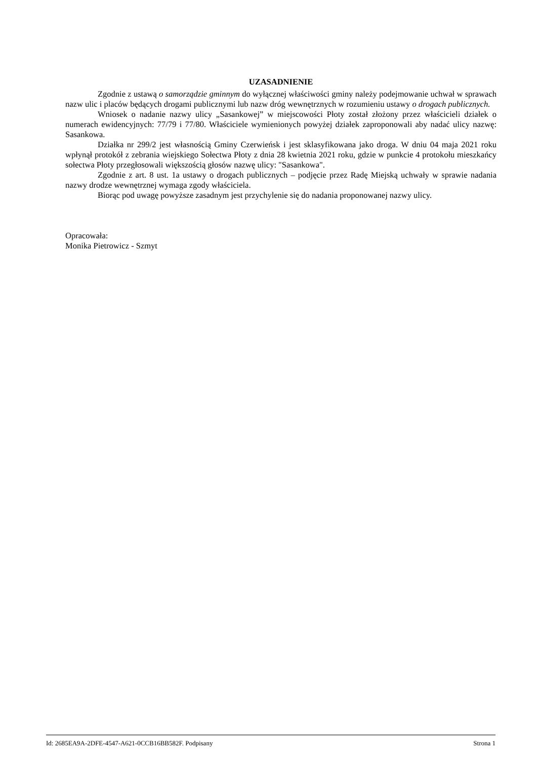UZASADNIENIE
Zgodnie z ustawą o samorządzie gminnym do wyłącznej właściwości gminy należy podejmowanie uchwał w sprawach nazw ulic i placów będących drogami publicznymi lub nazw dróg wewnętrznych w rozumieniu ustawy o drogach publicznych.
Wniosek o nadanie nazwy ulicy „Sasankowej” w miejscowości Płoty został złożony przez właścicieli działek o numerach ewidencyjnych: 77/79 i 77/80. Właściciele wymienionych powyżej działek zaproponowali aby nadać ulicy nazwę: Sasankowa.
Działka nr 299/2 jest własnością Gminy Czerwieńsk i jest sklasyfikowana jako droga. W dniu 04 maja 2021 roku wpłynął protokół z zebrania wiejskiego Sołectwa Płoty z dnia 28 kwietnia 2021 roku, gdzie w punkcie 4 protokołu mieszkańcy sołectwa Płoty przegłosowali większością głosów nazwę ulicy: "Sasankowa".
Zgodnie z art. 8 ust. 1a ustawy o drogach publicznych – podjęcie przez Radę Miejską uchwały w sprawie nadania nazwy drodze wewnętrznej wymaga zgody właściciela.
Biorąc pod uwagę powyższe zasadnym jest przychylenie się do nadania proponowanej nazwy ulicy.
Opracowała:
Monika Pietrowicz - Szmyt
Id: 2685EA9A-2DFE-4547-A621-0CCB16BB582F. Podpisany Strona 1